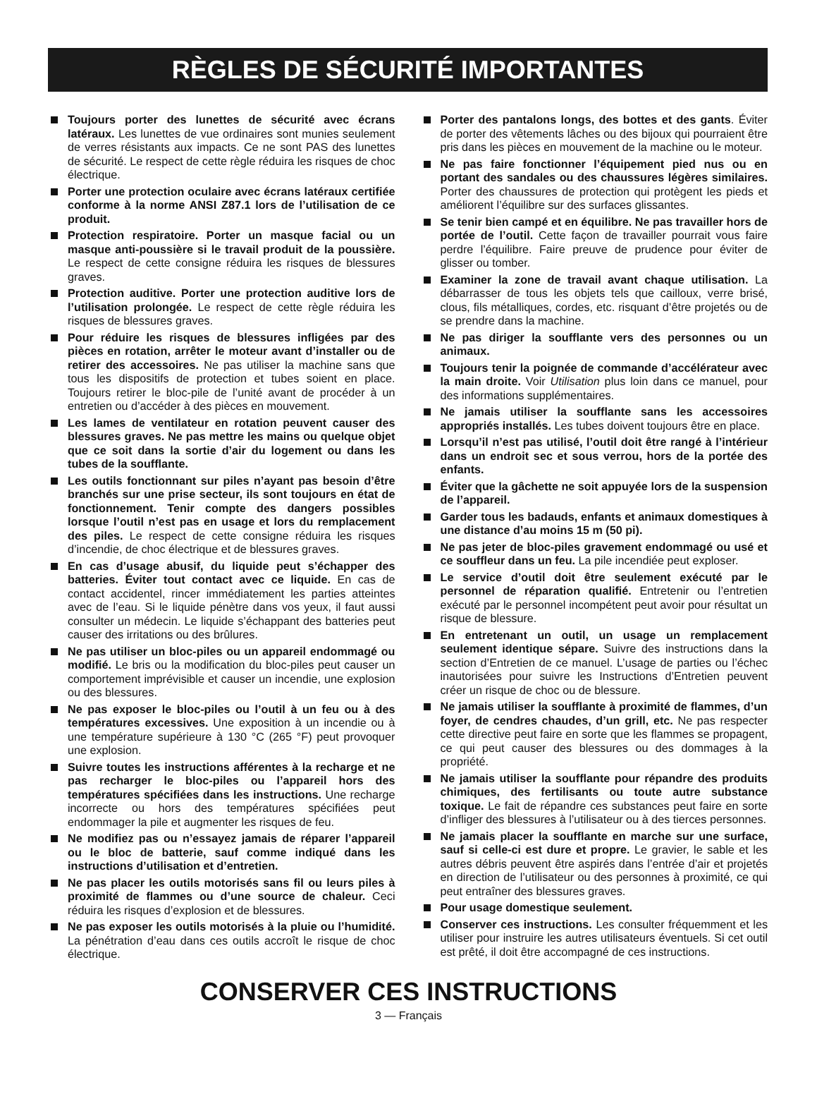RÈGLES DE SÉCURITÉ IMPORTANTES
Toujours porter des lunettes de sécurité avec écrans latéraux. Les lunettes de vue ordinaires sont munies seulement de verres résistants aux impacts. Ce ne sont PAS des lunettes de sécurité. Le respect de cette règle réduira les risques de choc électrique.
Porter une protection oculaire avec écrans latéraux certifiée conforme à la norme ANSI Z87.1 lors de l’utilisation de ce produit.
Protection respiratoire. Porter un masque facial ou un masque anti-poussière si le travail produit de la poussière. Le respect de cette consigne réduira les risques de blessures graves.
Protection auditive. Porter une protection auditive lors de l’utilisation prolongée. Le respect de cette règle réduira les risques de blessures graves.
Pour réduire les risques de blessures infligées par des pièces en rotation, arrêter le moteur avant d’installer ou de retirer des accessoires. Ne pas utiliser la machine sans que tous les dispositifs de protection et tubes soient en place. Toujours retirer le bloc-pile de l’unité avant de procéder à un entretien ou d’accéder à des pièces en mouvement.
Les lames de ventilateur en rotation peuvent causer des blessures graves. Ne pas mettre les mains ou quelque objet que ce soit dans la sortie d’air du logement ou dans les tubes de la soufflante.
Les outils fonctionnant sur piles n’ayant pas besoin d’être branchés sur une prise secteur, ils sont toujours en état de fonctionnement. Tenir compte des dangers possibles lorsque l’outil n’est pas en usage et lors du remplacement des piles. Le respect de cette consigne réduira les risques d’incendie, de choc électrique et de blessures graves.
En cas d’usage abusif, du liquide peut s’échapper des batteries. Éviter tout contact avec ce liquide. En cas de contact accidentel, rincer immédiatement les parties atteintes avec de l’eau. Si le liquide pénètre dans vos yeux, il faut aussi consulter un médecin. Le liquide s’échappant des batteries peut causer des irritations ou des brûlures.
Ne pas utiliser un bloc-piles ou un appareil endommagé ou modifié. Le bris ou la modification du bloc-piles peut causer un comportement imprévisible et causer un incendie, une explosion ou des blessures.
Ne pas exposer le bloc-piles ou l’outil à un feu ou à des températures excessives. Une exposition à un incendie ou à une température supérieure à 130 °C (265 °F) peut provoquer une explosion.
Suivre toutes les instructions afférentes à la recharge et ne pas recharger le bloc-piles ou l’appareil hors des températures spécifiées dans les instructions. Une recharge incorrecte ou hors des températures spécifiées peut endommager la pile et augmenter les risques de feu.
Ne modifiez pas ou n’essayez jamais de réparer l’appareil ou le bloc de batterie, sauf comme indiqué dans les instructions d’utilisation et d’entretien.
Ne pas placer les outils motorisés sans fil ou leurs piles à proximité de flammes ou d’une source de chaleur. Ceci réduira les risques d’explosion et de blessures.
Ne pas exposer les outils motorisés à la pluie ou l’humidité. La pénétration d’eau dans ces outils accroît le risque de choc électrique.
Porter des pantalons longs, des bottes et des gants. Éviter de porter des vêtements lâches ou des bijoux qui pourraient être pris dans les pièces en mouvement de la machine ou le moteur.
Ne pas faire fonctionner l’équipement pied nus ou en portant des sandales ou des chaussures légères similaires. Porter des chaussures de protection qui protègent les pieds et améliorent l’équilibre sur des surfaces glissantes.
Se tenir bien campé et en équilibre. Ne pas travailler hors de portée de l’outil. Cette façon de travailler pourrait vous faire perdre l’équilibre. Faire preuve de prudence pour éviter de glisser ou tomber.
Examiner la zone de travail avant chaque utilisation. La débarrasser de tous les objets tels que cailloux, verre brisé, clous, fils métalliques, cordes, etc. risquant d’être projetés ou de se prendre dans la machine.
Ne pas diriger la soufflante vers des personnes ou un animaux.
Toujours tenir la poignée de commande d’accélérateur avec la main droite. Voir Utilisation plus loin dans ce manuel, pour des informations supplémentaires.
Ne jamais utiliser la soufflante sans les accessoires appropriés installés. Les tubes doivent toujours être en place.
Lorsqu’il n’est pas utilisé, l’outil doit être rangé à l’intérieur dans un endroit sec et sous verrou, hors de la portée des enfants.
Éviter que la gâchette ne soit appuyée lors de la suspension de l’appareil.
Garder tous les badauds, enfants et animaux domestiques à une distance d’au moins 15 m (50 pi).
Ne pas jeter de bloc-piles gravement endommagé ou usé et ce souffleur dans un feu. La pile incendiée peut exploser.
Le service d’outil doit être seulement exécuté par le personnel de réparation qualifié. Entretenir ou l’entretien exécuté par le personnel incompétent peut avoir pour résultat un risque de blessure.
En entretenant un outil, un usage un remplacement seulement identique sépare. Suivre des instructions dans la section d’Entretien de ce manuel. L’usage de parties ou l’échec inautorisées pour suivre les Instructions d’Entretien peuvent créer un risque de choc ou de blessure.
Ne jamais utiliser la soufflante à proximité de flammes, d’un foyer, de cendres chaudes, d’un grill, etc. Ne pas respecter cette directive peut faire en sorte que les flammes se propagent, ce qui peut causer des blessures ou des dommages à la propriété.
Ne jamais utiliser la soufflante pour répandre des produits chimiques, des fertilisants ou toute autre substance toxique. Le fait de répandre ces substances peut faire en sorte d’infliger des blessures à l’utilisateur ou à des tierces personnes.
Ne jamais placer la soufflante en marche sur une surface, sauf si celle-ci est dure et propre. Le gravier, le sable et les autres débris peuvent être aspirés dans l’entrée d’air et projetés en direction de l’utilisateur ou des personnes à proximité, ce qui peut entraîner des blessures graves.
Pour usage domestique seulement.
Conserver ces instructions. Les consulter fréquemment et les utiliser pour instruire les autres utilisateurs éventuels. Si cet outil est prêté, il doit être accompagné de ces instructions.
CONSERVER CES INSTRUCTIONS
3 — Français